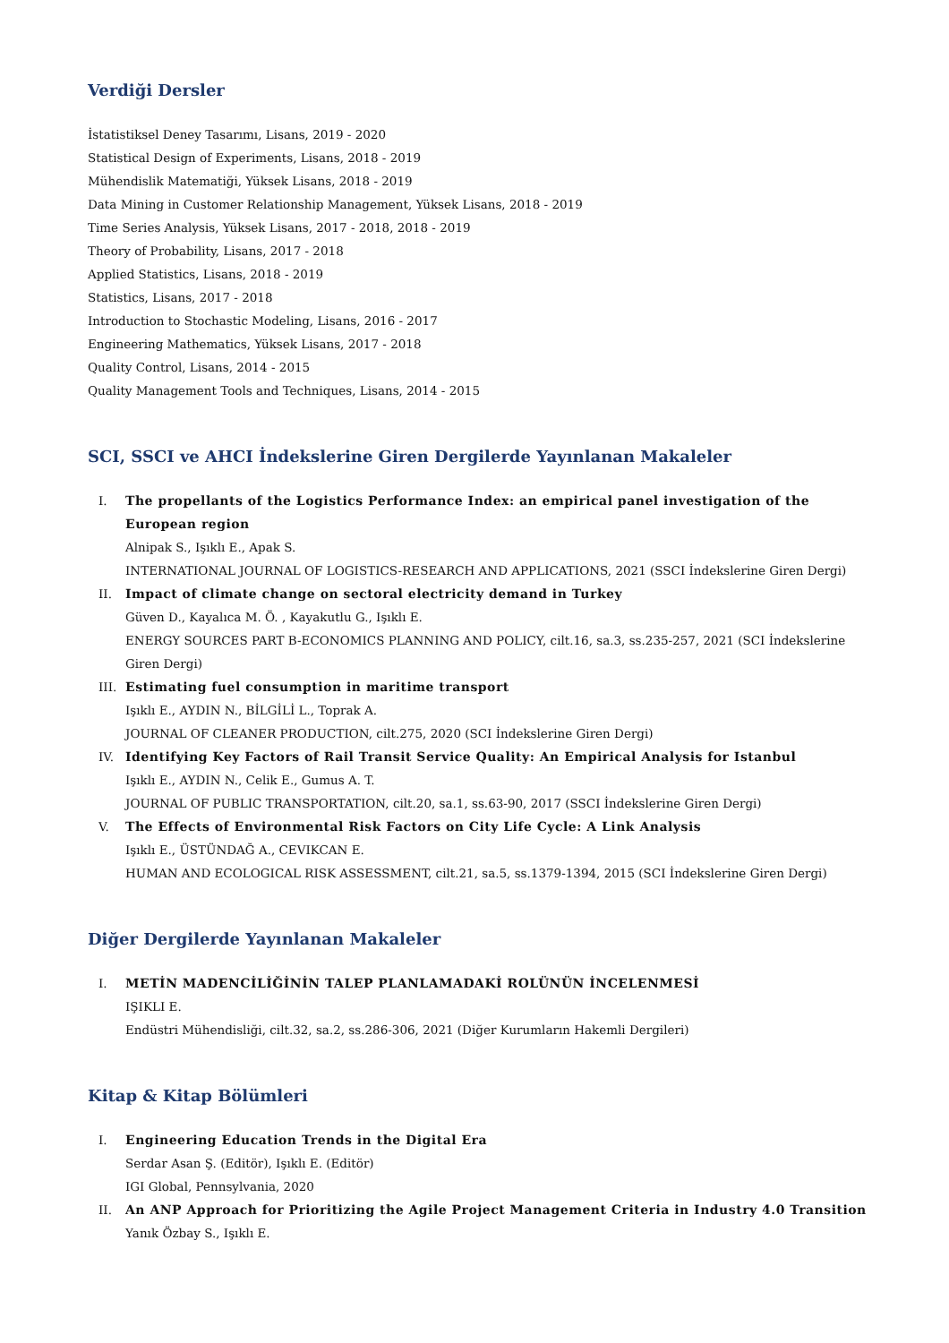Verdiği Dersler
İstatistiksel Deney Tasarımı, Lisans, 2019 - 2020
Statistical Design of Experiments, Lisans, 2018 - 2019
Mühendislik Matematiği, Yüksek Lisans, 2018 - 2019
Data Mining in Customer Relationship Management, Yüksek Lisans, 2018 - 2019
Time Series Analysis, Yüksek Lisans, 2017 - 2018, 2018 - 2019
Theory of Probability, Lisans, 2017 - 2018
Applied Statistics, Lisans, 2018 - 2019
Statistics, Lisans, 2017 - 2018
Introduction to Stochastic Modeling, Lisans, 2016 - 2017
Engineering Mathematics, Yüksek Lisans, 2017 - 2018
Quality Control, Lisans, 2014 - 2015
Quality Management Tools and Techniques, Lisans, 2014 - 2015
SCI, SSCI ve AHCI İndekslerine Giren Dergilerde Yayınlanan Makaleler
I. The propellants of the Logistics Performance Index: an empirical panel investigation of the European region
Alnipak S., Işıklı E., Apak S.
INTERNATIONAL JOURNAL OF LOGISTICS-RESEARCH AND APPLICATIONS, 2021 (SSCI İndekslerine Giren Dergi)
II. Impact of climate change on sectoral electricity demand in Turkey
Güven D., Kayalıca M. Ö. , Kayakutlu G., Işıklı E.
ENERGY SOURCES PART B-ECONOMICS PLANNING AND POLICY, cilt.16, sa.3, ss.235-257, 2021 (SCI İndekslerine Giren Dergi)
III. Estimating fuel consumption in maritime transport
Işıklı E., AYDIN N., BİLGİLİ L., Toprak A.
JOURNAL OF CLEANER PRODUCTION, cilt.275, 2020 (SCI İndekslerine Giren Dergi)
IV. Identifying Key Factors of Rail Transit Service Quality: An Empirical Analysis for Istanbul
Işıklı E., AYDIN N., Celik E., Gumus A. T.
JOURNAL OF PUBLIC TRANSPORTATION, cilt.20, sa.1, ss.63-90, 2017 (SSCI İndekslerine Giren Dergi)
V. The Effects of Environmental Risk Factors on City Life Cycle: A Link Analysis
Işıklı E., ÜSTÜNDAĞ A., CEVIKCAN E.
HUMAN AND ECOLOGICAL RISK ASSESSMENT, cilt.21, sa.5, ss.1379-1394, 2015 (SCI İndekslerine Giren Dergi)
Diğer Dergilerde Yayınlanan Makaleler
I. METİN MADENCİLİĞİNİN TALEP PLANLAMADAKİ ROLÜNÜN İNCELENMESİ
IŞIKLI E.
Endüstri Mühendisliği, cilt.32, sa.2, ss.286-306, 2021 (Diğer Kurumların Hakemli Dergileri)
Kitap & Kitap Bölümleri
I. Engineering Education Trends in the Digital Era
Serdar Asan Ş. (Editör), Işıklı E. (Editör)
IGI Global, Pennsylvania, 2020
II. An ANP Approach for Prioritizing the Agile Project Management Criteria in Industry 4.0 Transition
Yanık Özbay S., Işıklı E.